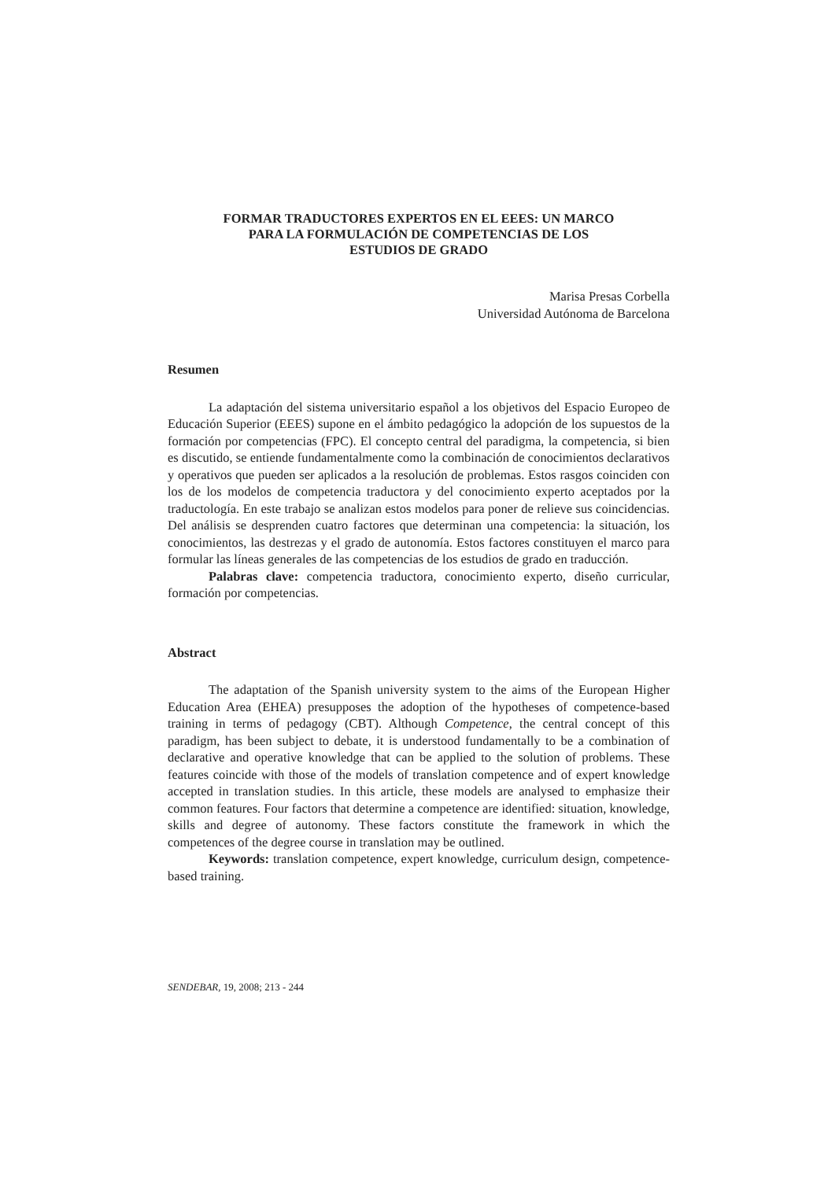FORMAR TRADUCTORES EXPERTOS EN EL EEES: UN MARCO
PARA LA FORMULACIÓN DE COMPETENCIAS DE LOS
ESTUDIOS DE GRADO
Marisa Presas Corbella
Universidad Autónoma de Barcelona
Resumen
La adaptación del sistema universitario español a los objetivos del Espacio Europeo de Educación Superior (EEES) supone en el ámbito pedagógico la adopción de los supuestos de la formación por competencias (FPC). El concepto central del paradigma, la competencia, si bien es discutido, se entiende fundamentalmente como la combinación de conocimientos declarativos y operativos que pueden ser aplicados a la resolución de problemas. Estos rasgos coinciden con los de los modelos de competencia traductora y del conocimiento experto aceptados por la traductología. En este trabajo se analizan estos modelos para poner de relieve sus coincidencias. Del análisis se desprenden cuatro factores que determinan una competencia: la situación, los conocimientos, las destrezas y el grado de autonomía. Estos factores constituyen el marco para formular las líneas generales de las competencias de los estudios de grado en traducción.
Palabras clave: competencia traductora, conocimiento experto, diseño curricular, formación por competencias.
Abstract
The adaptation of the Spanish university system to the aims of the European Higher Education Area (EHEA) presupposes the adoption of the hypotheses of competence-based training in terms of pedagogy (CBT). Although Competence, the central concept of this paradigm, has been subject to debate, it is understood fundamentally to be a combination of declarative and operative knowledge that can be applied to the solution of problems. These features coincide with those of the models of translation competence and of expert knowledge accepted in translation studies. In this article, these models are analysed to emphasize their common features. Four factors that determine a competence are identified: situation, knowledge, skills and degree of autonomy. These factors constitute the framework in which the competences of the degree course in translation may be outlined.
Keywords: translation competence, expert knowledge, curriculum design, competence-based training.
SENDEBAR, 19, 2008; 213 - 244